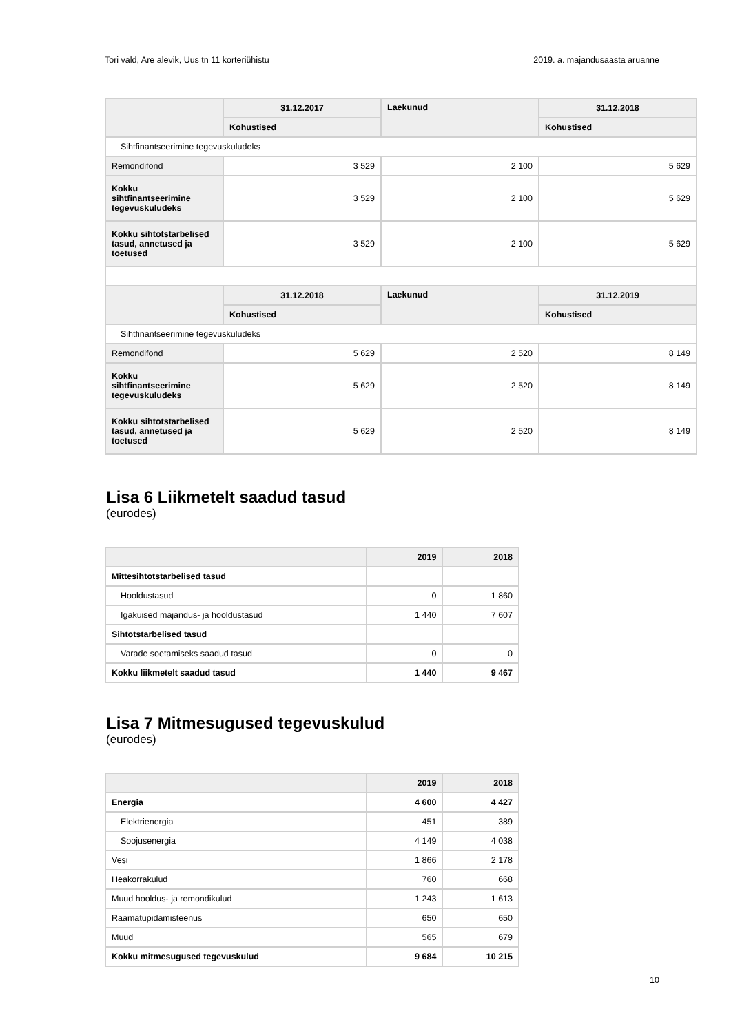Tori vald, Are alevik, Uus tn 11 korteriühistu 2019. a. majandusaasta aruanne
| | 31.12.2017 | Laekunud | 31.12.2018 |
| --- | --- | --- | --- |
| | Kohustised | | Kohustised |
| Sihtfinantseerimine tegevuskuludeks | | | |
| Remondifond | 3 529 | 2 100 | 5 629 |
| Kokku sihtfinantseerimine tegevuskuludeks | 3 529 | 2 100 | 5 629 |
| Kokku sihtotstarbelised tasud, annetused ja toetused | 3 529 | 2 100 | 5 629 |
| | 31.12.2018 | Laekunud | 31.12.2019 |
| | Kohustised | | Kohustised |
| Sihtfinantseerimine tegevuskuludeks | | | |
| Remondifond | 5 629 | 2 520 | 8 149 |
| Kokku sihtfinantseerimine tegevuskuludeks | 5 629 | 2 520 | 8 149 |
| Kokku sihtotstarbelised tasud, annetused ja toetused | 5 629 | 2 520 | 8 149 |
Lisa 6 Liikmetelt saadud tasud
(eurodes)
| | 2019 | 2018 |
| --- | --- | --- |
| Mittesihtotstarbelised tasud | | |
| Hooldustasud | 0 | 1 860 |
| Igakuised majandus- ja hooldustasud | 1 440 | 7 607 |
| Sihtotstarbelised tasud | | |
| Varade soetamiseks saadud tasud | 0 | 0 |
| Kokku liikmetelt saadud tasud | 1 440 | 9 467 |
Lisa 7 Mitmesugused tegevuskulud
(eurodes)
| | 2019 | 2018 |
| --- | --- | --- |
| Energia | 4 600 | 4 427 |
| Elektrienergia | 451 | 389 |
| Soojusenergia | 4 149 | 4 038 |
| Vesi | 1 866 | 2 178 |
| Heakorrakulud | 760 | 668 |
| Muud hooldus- ja remondikulud | 1 243 | 1 613 |
| Raamatupidamisteenus | 650 | 650 |
| Muud | 565 | 679 |
| Kokku mitmesugused tegevuskulud | 9 684 | 10 215 |
10